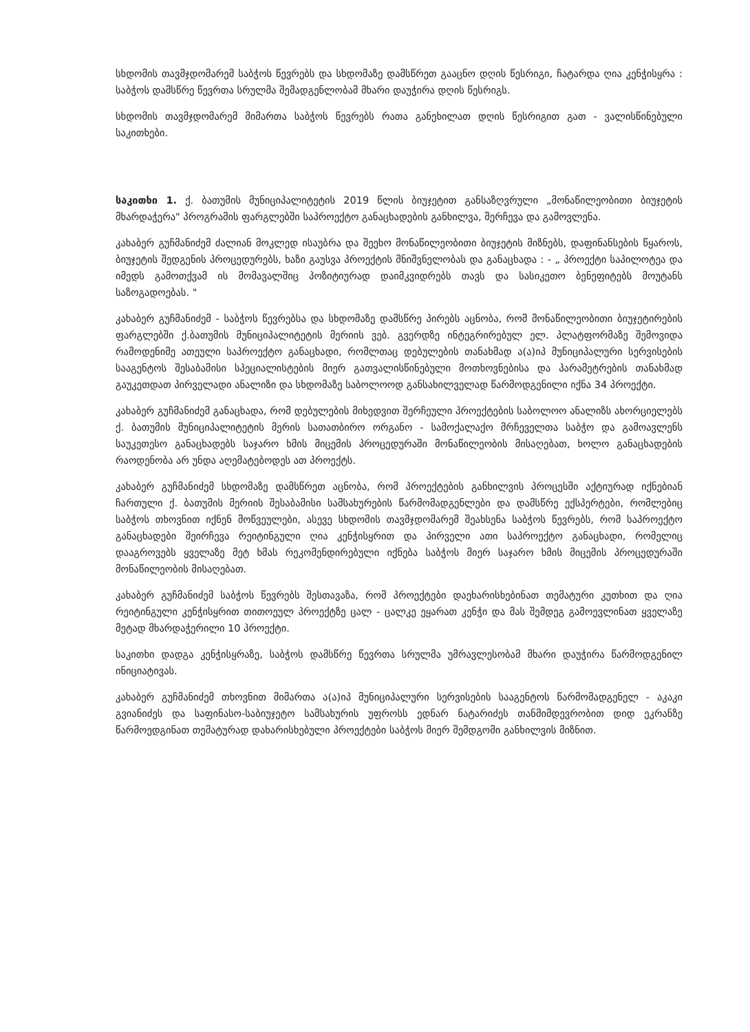სხდომის თავმჯდომარემ საბჭოს წევრებს და სხდომაზე დამსწრეთ გააცნო დღის წესრიგი, ჩატარდა ღია კენჭისყრა : საბჭოს დამსწრე წევრთა სრულმა შემადგენლობამ მხარი დაუჭირა დღის წესრიგს.
სხდომის თავმჯდომარემ მიმართა საბჭოს წევრებს რათა განეხილათ დღის წესრიგით გათ - ვალისწინებული საკითხები.
საკითხი 1. ქ. ბათუმის მუნიციპალიტეტის 2019 წლის ბიუჯეტით განსაზღვრული „მონაწილეობითი ბიუჯეტის მხარდაჭერა" პროგრამის ფარგლებში საპროექტო განაცხადების განხილვა, შერჩევა და გამოვლენა.
კახაბერ გუჩმანიძემ ძალიან მოკლედ ისაუბრა და შეეხო მონაწილეობითი ბიუჯეტის მიზნებს, დაფინანსების წყაროს, ბიუჯეტის შედგენის პროცედურებს, ხაზი გაუსვა პროექტის მნიშვნელობას და განაცხადა : - „ პროექტი საპილოტეა და იმედს გამოთქვამ ის მომავალშიც პოზიტიურად დაიმკვიდრებს თავს და სასიკეთო ბენეფიტებს მოუტანს საზოგადოებას. "
კახაბერ გუჩმანიძემ - საბჭოს წევრებსა და სხდომაზე დამსწრე პირებს აცნობა, რომ მონაწილეობითი ბიუჯეტირების ფარგლებში ქ.ბათუმის მუნიციპალიტეტის მერიის ვებ. გვერდზე ინტეგრირებულ ელ. პლატფორმაზე შემოვიდა რამოდენიმე ათეული საპროექტო განაცხადი, რომლთაც დებულების თანახმად ა(ა)იპ მუნიციპალური სერვისების სააგენტოს შესაბამისი სპეციალისტების მიერ გათვალისწინებული მოთხოვნებისა და პარამეტრების თანახმად გაუკეთდათ პირველადი ანალიზი და სხდომაზე საბოლოოდ განსახილველად წარმოდგენილი იქნა 34 პროექტი.
კახაბერ გუჩმანიძემ განაცხადა, რომ დებულების მიხედვით შერჩეული პროექტების საბოლოო ანალიზს ახორციელებს ქ. ბათუმის მუნიციპალიტეტის მერის სათათბირო ორგანო - სამოქალაქო მრჩეველთა საბჭო და გამოავლენს საუკეთესო განაცხადებს საჯარო ხმის მიცემის პროცედურაში მონაწილეობის მისაღებათ, ხოლო განაცხადების რაოდენობა არ უნდა აღემატებოდეს ათ პროექტს.
კახაბერ გუჩმანიძემ სხდომაზე დამსწრეთ აცნობა, რომ პროექტების განხილვის პროცესში აქტიურად იქნებიან ჩართული ქ. ბათუმის მერიის შესაბამისი სამსახურების წარმომადგენლები და დამსწრე ექსპერტები, რომლებიც საბჭოს თხოვნით იქნენ მოწვეულები, ასევე სხდომის თავმჯდომარემ შეახსენა საბჭოს წევრებს, რომ საპროექტო განაცხადები შეირჩევა რეიტინგული ღია კენჭისყრით და პირველი ათი საპროექტო განაცხადი, რომელიც დააგროვებს ყველაზე მეტ ხმას რეკომენდირებული იქნება საბჭოს მიერ საჯარო ხმის მიცემის პროცედურაში მონაწილეობის მისაღებათ.
კახაბერ გუჩმანიძემ საბჭოს წევრებს შესთავაზა, რომ პროექტები დაეხარისხებინათ თემატური კუთხით და ღია რეიტინგული კენჭისყრით თითოეულ პროექტზე ცალ - ცალკე ეყარათ კენჭი და მას შემდეგ გამოევლინათ ყველაზე მეტად მხარდაჭერილი 10 პროექტი.
საკითხი დადგა კენჭისყრაზე, საბჭოს დამსწრე წევრთა სრულმა უმრავლესობამ მხარი დაუჭირა წარმოდგენილ ინიციატივას.
კახაბერ გუჩმანიძემ თხოვნით მიმართა ა(ა)იპ მუნიციპალური სერვისების სააგენტოს წარმომადგენელ - აკაკი გვიანიძეს და საფინასო-საბიუჯეტო სამსახურის უფროსს ედნარ ნატარიძეს თანმიმდევრობით დიდ ეკრანზე წარმოედგინათ თემატურად დახარისხებული პროექტები საბჭოს მიერ შემდგომი განხილვის მიზნით.